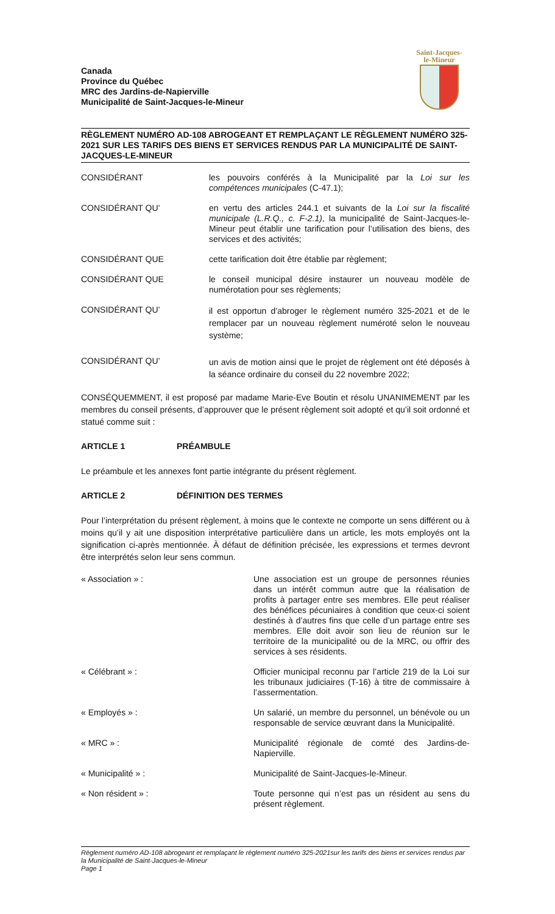Canada
Province du Québec
MRC des Jardins-de-Napierville
Municipalité de Saint-Jacques-le-Mineur
Saint-Jacques-
le-Mineur
RÈGLEMENT NUMÉRO AD-108 ABROGEANT ET REMPLAÇANT LE RÈGLEMENT NUMÉRO 325-2021 SUR LES TARIFS DES BIENS ET SERVICES RENDUS PAR LA MUNICIPALITÉ DE SAINT-JACQUES-LE-MINEUR
CONSIDÉRANT les pouvoirs conférés à la Municipalité par la Loi sur les compétences municipales (C-47.1);
CONSIDÉRANT QU’ en vertu des articles 244.1 et suivants de la Loi sur la fiscalité municipale (L.R.Q., c. F-2.1), la municipalité de Saint-Jacques-le-Mineur peut établir une tarification pour l’utilisation des biens, des services et des activités;
CONSIDÉRANT QUE cette tarification doit être établie par règlement;
CONSIDÉRANT QUE le conseil municipal désire instaurer un nouveau modèle de numérotation pour ses règlements;
CONSIDÉRANT QU’
il est opportun d’abroger le règlement numéro 325-2021 et de le remplacer par un nouveau règlement numéroté selon le nouveau système;
CONSIDÉRANT QU’
un avis de motion ainsi que le projet de règlement ont été déposés à la séance ordinaire du conseil du 22 novembre 2022;
CONSÉQUEMMENT, il est proposé par madame Marie-Eve Boutin et résolu UNANIMEMENT par les membres du conseil présents, d’approuver que le présent règlement soit adopté et qu’il soit ordonné et statué comme suit :
ARTICLE 1 PRÉAMBULE
Le préambule et les annexes font partie intégrante du présent règlement.
ARTICLE 2 DÉFINITION DES TERMES
Pour l’interprétation du présent règlement, à moins que le contexte ne comporte un sens différent ou à moins qu’il y ait une disposition interprétative particulière dans un article, les mots employés ont la signification ci-après mentionnée. À défaut de définition précisée, les expressions et termes devront être interprétés selon leur sens commun.
« Association » : Une association est un groupe de personnes réunies dans un intérêt commun autre que la réalisation de profits à partager entre ses membres. Elle peut réaliser des bénéfices pécuniaires à condition que ceux-ci soient destinés à d’autres fins que celle d’un partage entre ses membres. Elle doit avoir son lieu de réunion sur le territoire de la municipalité ou de la MRC, ou offrir des services à ses résidents.
« Célébrant » : Officier municipal reconnu par l’article 219 de la Loi sur les tribunaux judiciaires (T-16) à titre de commissaire à l’assermentation.
« Employés » : Un salarié, un membre du personnel, un bénévole ou un responsable de service œuvrant dans la Municipalité.
« MRC » : Municipalité régionale de comté des Jardins-de-Napierville.
« Municipalité » : Municipalité de Saint-Jacques-le-Mineur.
« Non résident » : Toute personne qui n’est pas un résident au sens du présent règlement.
Règlement numéro AD-108 abrogeant et remplaçant le règlement numéro 325-2021sur les tarifs des biens et services rendus par la Municipalité de Saint-Jacques-le-Mineur
Page 1